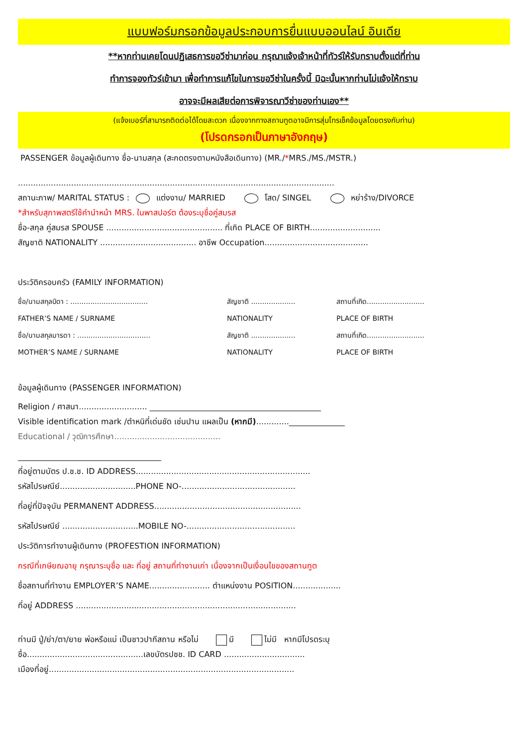แบบฟอร์มกรอกข้อมูลประกอบการยื่นแบบออนไลน์ อินเดีย
**หากท่านเคยโดนปฏิเสธการขอวีซ่ามาก่อน กรุณาแจ้งเจ้าหน้าที่ทัวร์ให้รับทราบตั้งแต่ที่ท่าน
ทำการจองทัวร์เข้ามา เพื่อทำการแก้ไขในการขอวีซ่าในครั้งนี้ มิฉะนั้นหากท่านไม่แจ้งให้ทราบ
อาจจะมีผลเสียต่อการพิจารณาวีซ่าของท่านเอง**
(แจ้งเบอร์ที่สามารถติดต่อได้โดยสะดวก เนื่องจากทางสถานทูตอาจมีการสุ่มโทรเช็คข้อมูลโดยตรงกับท่าน)
(โปรดกรอกเป็นภาษาอังกฤษ)
PASSENGER ข้อมูลผู้เดินทาง ชื่อ-นามสกุล (สะกดตรงตามหนังสือเดินทาง) (MR./*MRS./MS./MSTR.)
.............................................................................................................................
สถานะภาพ/ MARITAL STATUS : แต่งงาน/ MARRIED โสด/ SINGEL หย่าร้าง/DIVORCE
*สำหรับสุภาพสตรีใช้คำนำหน้า MRS. ในพาสปอร์ต ต้องระบุชื่อคู่สมรส
ชื่อ-สกุล คู่สมรส SPOUSE .............................................. ที่เกิด PLACE OF BIRTH............................
สัญชาติ NATIONALITY ...................................... อาชีพ Occupation.........................................
ประวัติครอบครัว (FAMILY INFORMATION)
ชื่อ/นามสกุลบิดา : ................................... สัญชาติ .................... สถานที่เกิด..........................
FATHER’S NAME / SURNAME NATIONALITY PLACE OF BIRTH
ชื่อ/นามสกุลมารดา : ................................. สัญชาติ .................... สถานที่เกิด..........................
MOTHER’S NAME / SURNAME NATIONALITY PLACE OF BIRTH
ข้อมูลผู้เดินทาง (PASSENGER INFORMATION)
Religion / ศาสนา........................... ___________________________________________
Visible identification mark /ตำหนิที่เด่นชัด เช่นปาน แผลเป็น (หากมี).............______________
Educational / วุฒิการศึกษา..........................................
____________________________________
ที่อยู่ตามบัตร ป.ช.ช. ID ADDRESS.....................................................................
รหัสไปรษณีย์..............................PHONE NO-.............................................
ที่อยู่ที่ปัจจุบัน PERMANENT ADDRESS..........................................................
รหัสไปรษณีย์ ..............................MOBILE NO-...........................................
ประวัติการทำงานผู้เดินทาง (PROFESTION INFORMATION)
กรณีที่เกษียณอายุ กรุณาระบุชื่อ และ ที่อยู่ สถานที่ทำงานเก่า เนื่องจากเป็นเงื่อนไขของสถานทูต
ชื่อสถานที่ทำงาน EMPLOYER’S NAME........................ ตำแหน่งงาน POSITION...................
ที่อยู่ ADDRESS .......................................................................................
ท่านมี ปู่/ย่า/ตา/ยาย พ่อหรือแม่ เป็นชาวปากีสถาน หรือไม่ มี ไม่มี หากมีโปรดระบุ
ชื่อ..............................................เลขบัตรปชช. ID CARD ................................
เมืองที่อยู่.................................................................................................